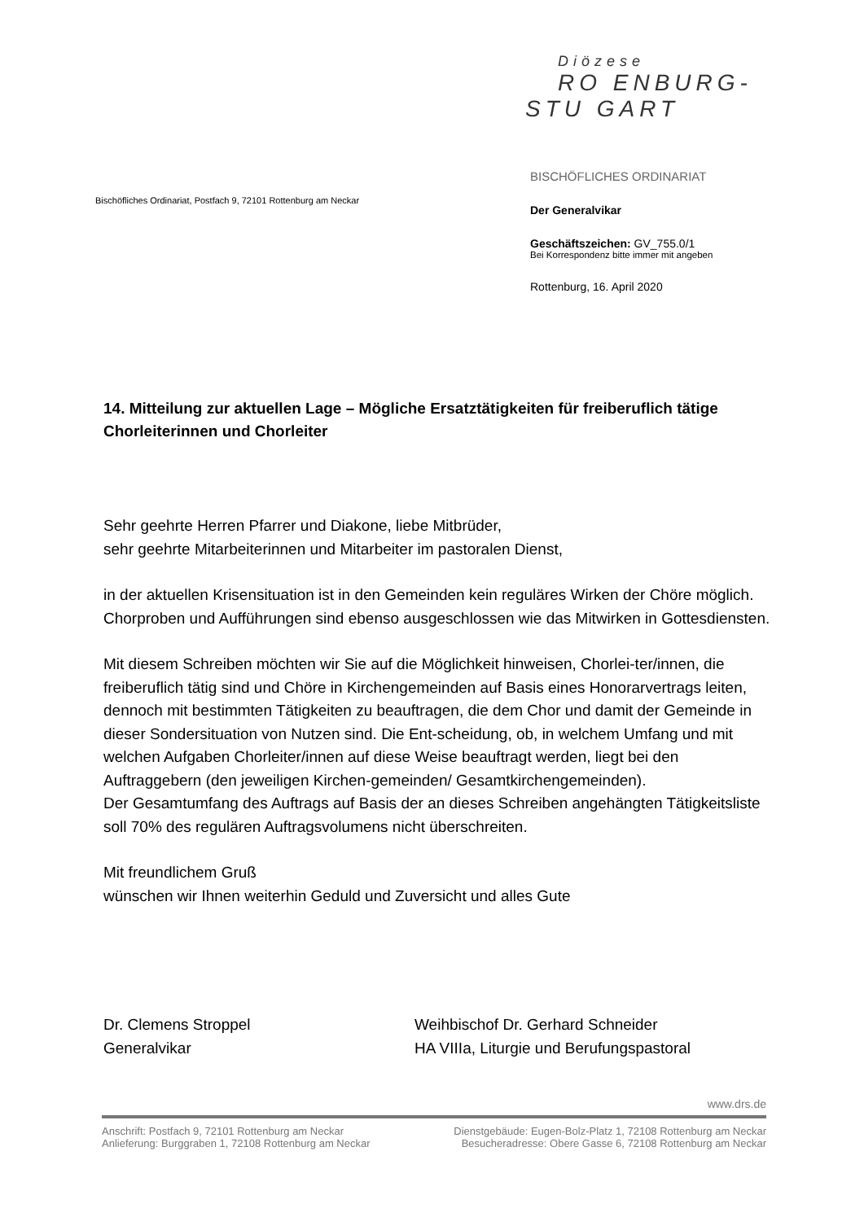Diözese
RO ENBURG-
STU GART
Bischöfliches Ordinariat, Postfach 9, 72101 Rottenburg am Neckar
BISCHÖFLICHES ORDINARIAT
Der Generalvikar
Geschäftszeichen: GV_755.0/1
Bei Korrespondenz bitte immer mit angeben
Rottenburg, 16. April 2020
14. Mitteilung zur aktuellen Lage – Mögliche Ersatztätigkeiten für freiberuflich tätige Chorleiterinnen und Chorleiter
Sehr geehrte Herren Pfarrer und Diakone, liebe Mitbrüder,
sehr geehrte Mitarbeiterinnen und Mitarbeiter im pastoralen Dienst,
in der aktuellen Krisensituation ist in den Gemeinden kein reguläres Wirken der Chöre möglich. Chorproben und Aufführungen sind ebenso ausgeschlossen wie das Mitwirken in Gottesdiensten.
Mit diesem Schreiben möchten wir Sie auf die Möglichkeit hinweisen, Chorlei-ter/innen, die freiberuflich tätig sind und Chöre in Kirchengemeinden auf Basis eines Honorarvertrags leiten, dennoch mit bestimmten Tätigkeiten zu beauftragen, die dem Chor und damit der Gemeinde in dieser Sondersituation von Nutzen sind. Die Ent-scheidung, ob, in welchem Umfang und mit welchen Aufgaben Chorleiter/innen auf diese Weise beauftragt werden, liegt bei den Auftraggebern (den jeweiligen Kirchen-gemeinden/ Gesamtkirchengemeinden).
Der Gesamtumfang des Auftrags auf Basis der an dieses Schreiben angehängten Tätigkeitsliste soll 70% des regulären Auftragsvolumens nicht überschreiten.
Mit freundlichem Gruß
wünschen wir Ihnen weiterhin Geduld und Zuversicht und alles Gute
Dr. Clemens Stroppel
Generalvikar
Weihbischof Dr. Gerhard Schneider
HA VIIIa, Liturgie und Berufungspastoral
www.drs.de
Anschrift: Postfach 9, 72101 Rottenburg am Neckar Dienstgebäude: Eugen-Bolz-Platz 1, 72108 Rottenburg am Neckar
Anlieferung: Burggraben 1, 72108 Rottenburg am Neckar Besucheradresse: Obere Gasse 6, 72108 Rottenburg am Neckar